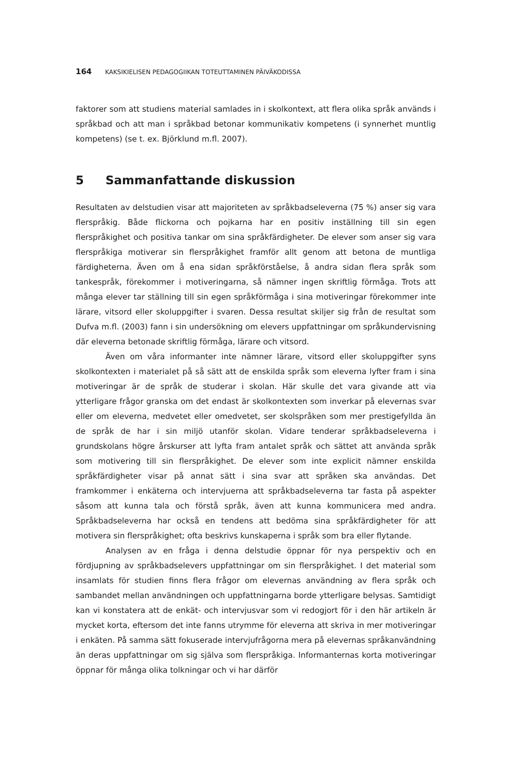164 KAKSIKIELISEN PEDAGOGIIKAN TOTEUTTAMINEN PÄIVÄKODISSA
faktorer som att studiens material samlades in i skolkontext, att flera olika språk används i språkbad och att man i språkbad betonar kommunikativ kompetens (i synnerhet muntlig kompetens) (se t. ex. Björklund m.fl. 2007).
5 Sammanfattande diskussion
Resultaten av delstudien visar att majoriteten av språkbadseleverna (75 %) anser sig vara flerspråkig. Både flickorna och pojkarna har en positiv inställning till sin egen flerspråkighet och positiva tankar om sina språkfärdigheter. De elever som anser sig vara flerspråkiga motiverar sin flerspråkighet framför allt genom att betona de muntliga färdigheterna. Även om å ena sidan språkförståelse, å andra sidan flera språk som tankespråk, förekommer i motiveringarna, så nämner ingen skriftlig förmåga. Trots att många elever tar ställning till sin egen språkförmåga i sina motiveringar förekommer inte lärare, vitsord eller skoluppgifter i svaren. Dessa resultat skiljer sig från de resultat som Dufva m.fl. (2003) fann i sin undersökning om elevers uppfattningar om språkundervisning där eleverna betonade skriftlig förmåga, lärare och vitsord.
Även om våra informanter inte nämner lärare, vitsord eller skoluppgifter syns skolkontexten i materialet på så sätt att de enskilda språk som eleverna lyfter fram i sina motiveringar är de språk de studerar i skolan. Här skulle det vara givande att via ytterligare frågor granska om det endast är skolkontexten som inverkar på elevernas svar eller om eleverna, medvetet eller omedvetet, ser skolspråken som mer prestigefyllda än de språk de har i sin miljö utanför skolan. Vidare tenderar språkbadseleverna i grundskolans högre årskurser att lyfta fram antalet språk och sättet att använda språk som motivering till sin flerspråkighet. De elever som inte explicit nämner enskilda språkfärdigheter visar på annat sätt i sina svar att språken ska användas. Det framkommer i enkäterna och intervjuerna att språkbadseleverna tar fasta på aspekter såsom att kunna tala och förstå språk, även att kunna kommunicera med andra. Språkbadseleverna har också en tendens att bedöma sina språkfärdigheter för att motivera sin flerspråkighet; ofta beskrivs kunskaperna i språk som bra eller flytande.
Analysen av en fråga i denna delstudie öppnar för nya perspektiv och en fördjupning av språkbadselevers uppfattningar om sin flerspråkighet. I det material som insamlats för studien finns flera frågor om elevernas användning av flera språk och sambandet mellan användningen och uppfattningarna borde ytterligare belysas. Samtidigt kan vi konstatera att de enkät- och intervjusvar som vi redogjort för i den här artikeln är mycket korta, eftersom det inte fanns utrymme för eleverna att skriva in mer motiveringar i enkäten. På samma sätt fokuserade intervjufrågorna mera på elevernas språkanvändning än deras uppfattningar om sig själva som flerspråkiga. Informanternas korta motiveringar öppnar för många olika tolkningar och vi har därför